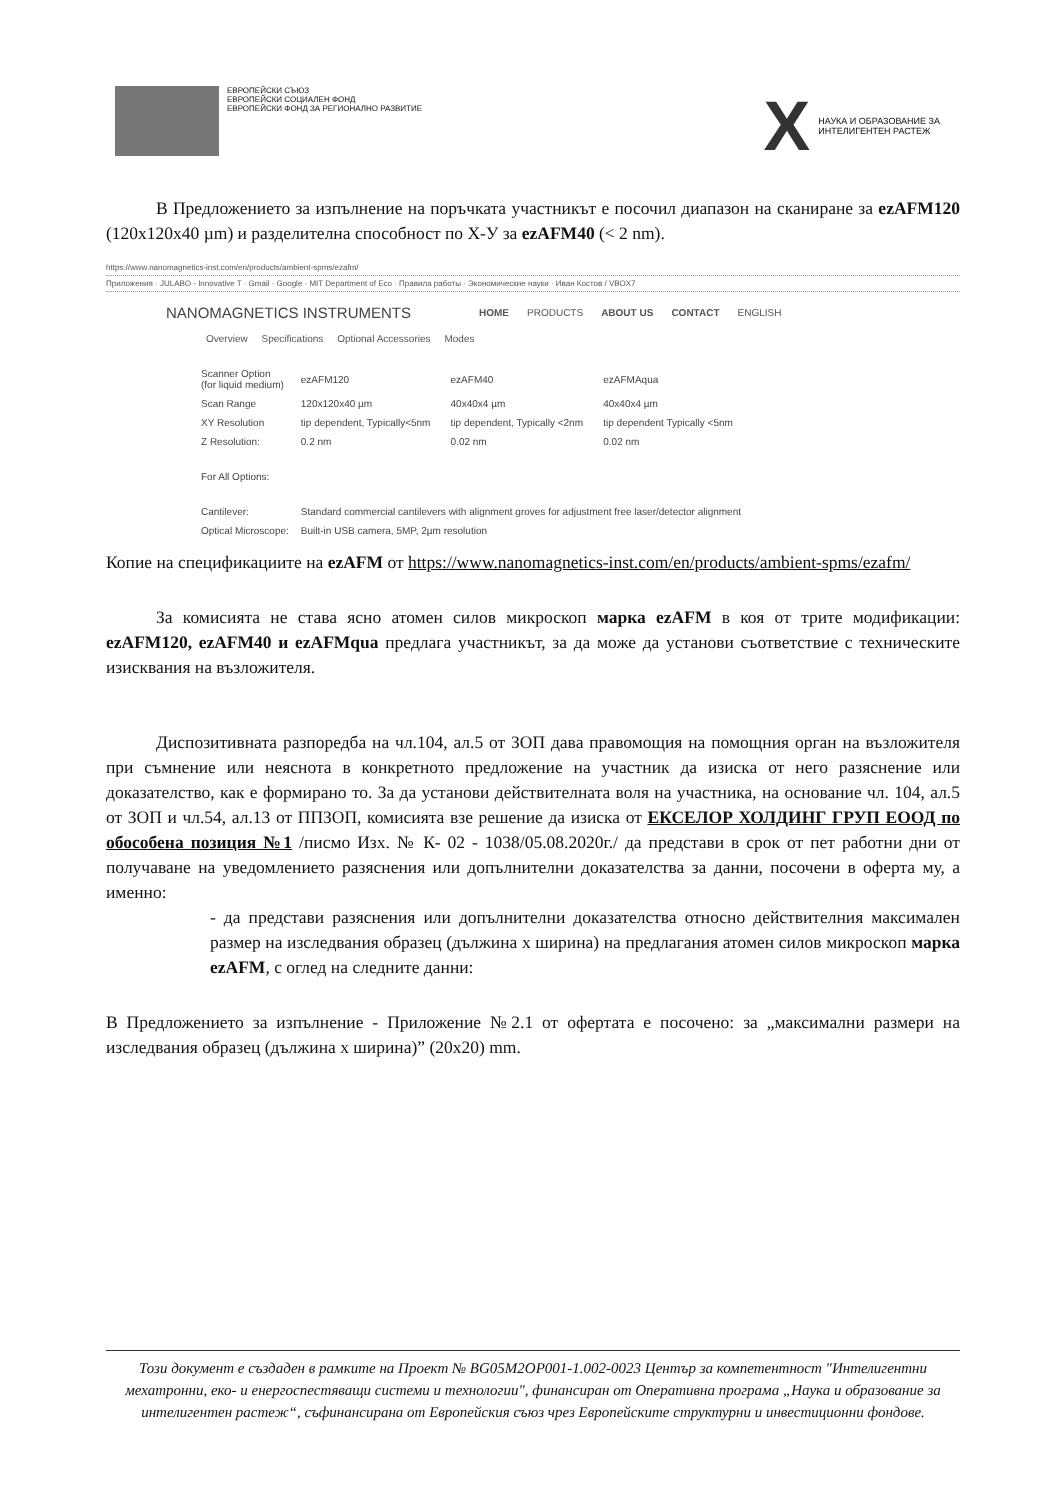ЕВРОПЕЙСКИ СЪЮЗ
ЕВРОПЕЙСКИ СОЦИАЛЕН ФОНД
ЕВРОПЕЙСКИ ФОНД ЗА РЕГИОНАЛНО РАЗВИТИЕ
X
НАУКА И ОБРАЗОВАНИЕ ЗА
ИНТЕЛИГЕНТЕН РАСТЕЖ
В Предложението за изпълнение на поръчката участникът е посочил диапазон на сканиране за ezAFM120 (120x120x40 µm) и разделителна способност по X-У за ezAFM40 (< 2 nm).
https://www.nanomagnetics-inst.com/en/products/ambient-spms/ezafm/
Приложения · JULABO - Innovative T · Gmail · Google · MIT Department of Eco · Правила работы · Экономические науки · Иван Костов / VBOX7
NANOMAGNETICS INSTRUMENTS HOME PRODUCTS ABOUT US CONTACT ENGLISH
Overview Specifications Optional Accessories Modes
| Scanner Option (for liquid medium) | ezAFM120 | ezAFM40 | ezAFMAqua |
| Scan Range | 120x120x40 µm | 40x40x4 µm | 40x40x4 µm |
| XY Resolution | tip dependent, Typically<5nm | tip dependent, Typically <2nm | tip dependent Typically <5nm |
| Z Resolution: | 0.2 nm | 0.02 nm | 0.02 nm |
| For All Options: | | | |
| Cantilever: | Standard commercial cantilevers with alignment groves for adjustment free laser/detector alignment | | |
| Optical Microscope: | Built-in USB camera, 5MP, 2µm resolution | | |
Копие на спецификациите на ezAFM от https://www.nanomagnetics-inst.com/en/products/ambient-spms/ezafm/
За комисията не става ясно атомен силов микроскоп марка ezAFM в коя от трите модификации: ezAFM120, ezAFM40 и ezAFMqua предлага участникът, за да може да установи съответствие с техническите изисквания на възложителя.
Диспозитивната разпоредба на чл.104, ал.5 от ЗОП дава правомощия на помощния орган на възложителя при съмнение или неяснота в конкретното предложение на участник да изиска от него разяснение или доказателство, как е формирано то. За да установи действителната воля на участника, на основание чл. 104, ал.5 от ЗОП и чл.54, ал.13 от ППЗОП, комисията взе решение да изиска от ЕКСЕЛОР ХОЛДИНГ ГРУП ЕООД по обособена позиция №1 /писмо Изх. № К- 02 - 1038/05.08.2020г./ да представи в срок от пет работни дни от получаване на уведомлението разяснения или допълнителни доказателства за данни, посочени в оферта му, а именно:
- да представи разяснения или допълнителни доказателства относно действителния максимален размер на изследвания образец (дължина х ширина) на предлагания атомен силов микроскоп марка ezAFM, с оглед на следните данни:
В Предложението за изпълнение - Приложение №2.1 от офертата е посочено: за „максимални размери на изследвания образец (дължина х ширина)” (20x20) mm.
Този документ е създаден в рамките на Проект № BG05M2OP001-1.002-0023 Център за компетентност "Интелигентни мехатронни, еко- и енергоспестяващи системи и технологии", финансиран от Оперативна програма „Наука и образование за интелигентен растеж“, съфинансирана от Европейския съюз чрез Европейските структурни и инвестиционни фондове.